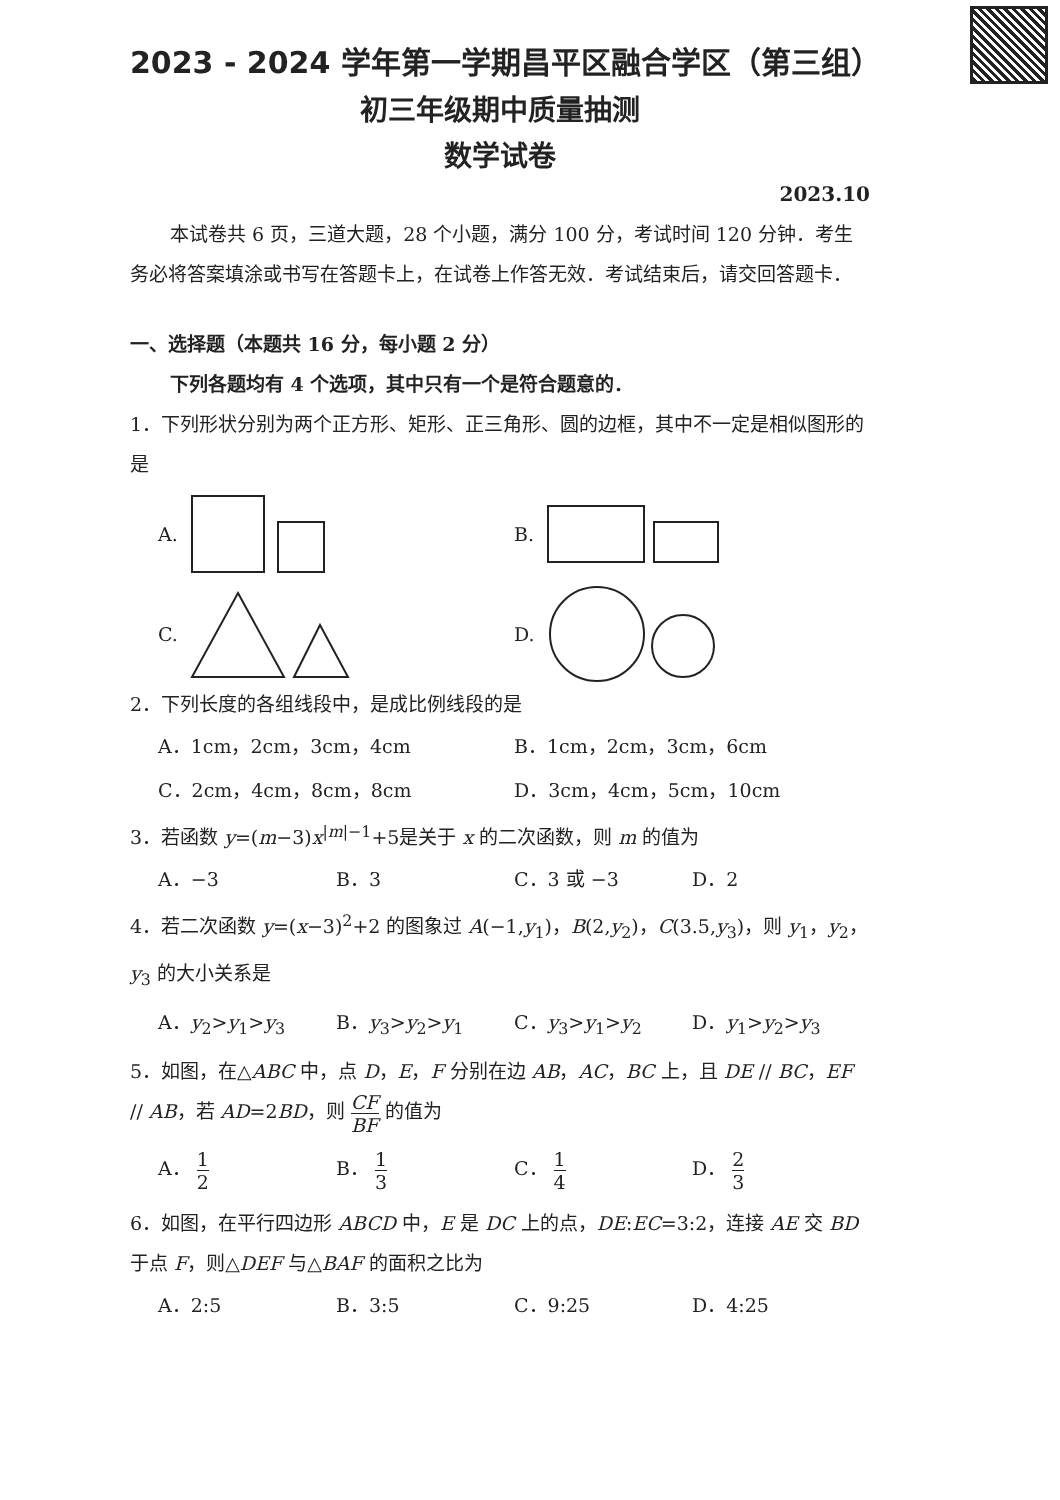2023 - 2024 学年第一学期昌平区融合学区（第三组）
初三年级期中质量抽测
数学试卷
2023.10
本试卷共 6 页，三道大题，28 个小题，满分 100 分，考试时间 120 分钟．考生务必将答案填涂或书写在答题卡上，在试卷上作答无效．考试结束后，请交回答题卡．
一、选择题（本题共 16 分，每小题 2 分）
下列各题均有 4 个选项，其中只有一个是符合题意的．
1．下列形状分别为两个正方形、矩形、正三角形、圆的边框，其中不一定是相似图形的是
A. B.
C. D.
2．下列长度的各组线段中，是成比例线段的是
A．1cm，2cm，3cm，4cm B．1cm，2cm，3cm，6cm
C．2cm，4cm，8cm，8cm D．3cm，4cm，5cm，10cm
3．若函数 y=(m−3)x<sup>|m|−1</sup>+5是关于 x 的二次函数，则 m 的值为
A．−3 B．3 C．3 或 −3 D．2
4．若二次函数 y=(x−3)<sup>2</sup>+2 的图象过 A(−1,y<sub>1</sub>)，B(2,y<sub>2</sub>)，C(3.5,y<sub>3</sub>)，则 y<sub>1</sub>，y<sub>2</sub>，y<sub>3</sub> 的大小关系是
A．y<sub>2</sub>>y<sub>1</sub>>y<sub>3</sub> B．y<sub>3</sub>>y<sub>2</sub>>y<sub>1</sub> C．y<sub>3</sub>>y<sub>1</sub>>y<sub>2</sub> D．y<sub>1</sub>>y<sub>2</sub>>y<sub>3</sub>
5．如图，在△ABC 中，点 D，E，F 分别在边 AB，AC，BC 上，且 DE // BC，EF // AB，若 AD=2BD，则 CF BF 的值为
A． 1 2
B． 1 3
C． 1 4
D． 2 3
6．如图，在平行四边形 ABCD 中，E 是 DC 上的点，DE:EC=3:2，连接 AE 交 BD 于点 F，则△DEF 与△BAF 的面积之比为
A．2:5 B．3:5 C．9:25 D．4:25